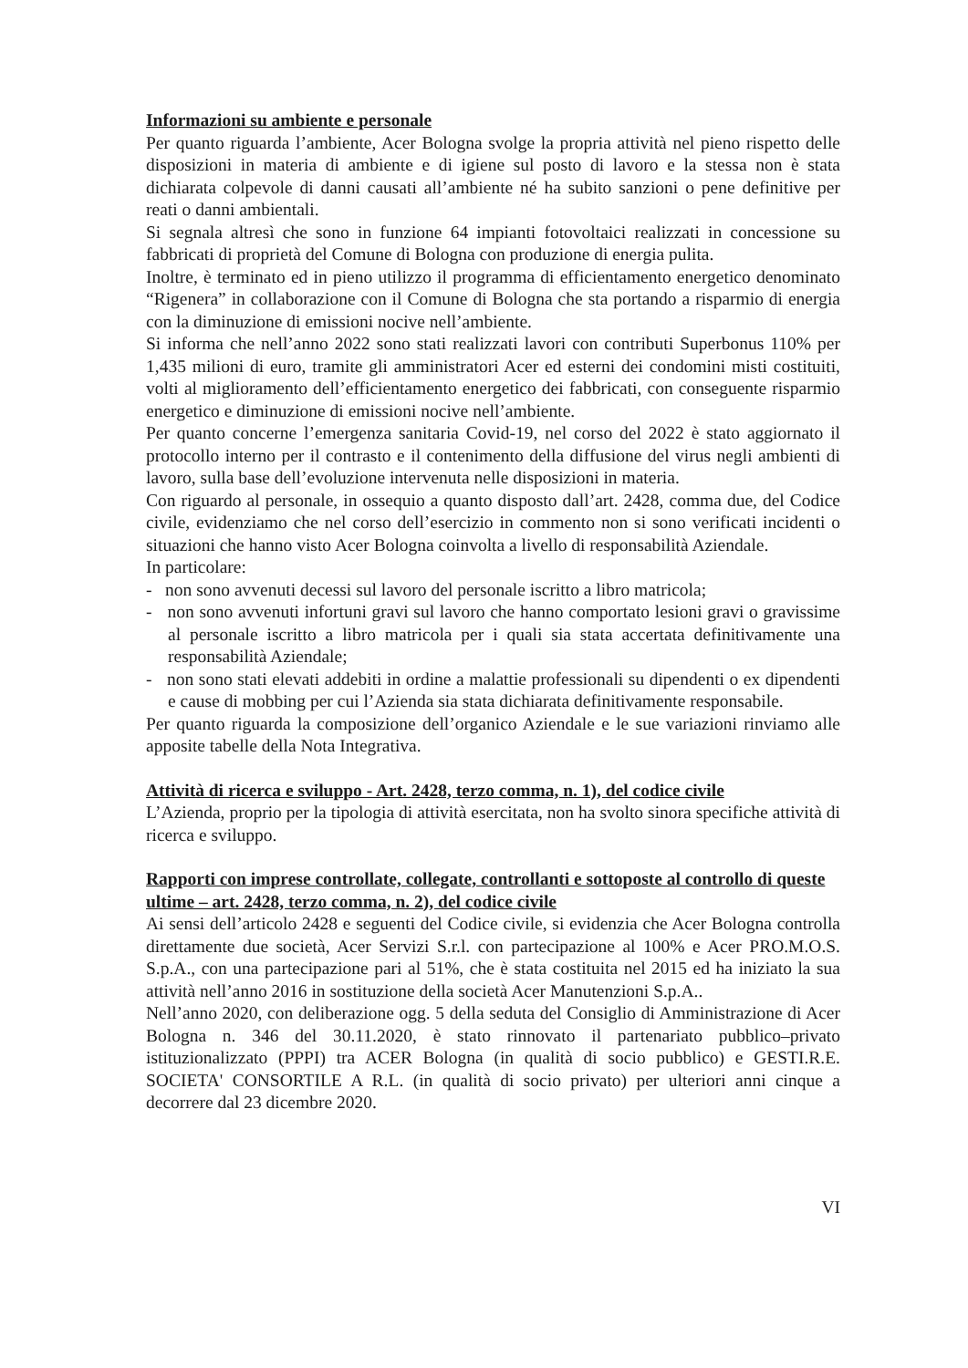Informazioni su ambiente e personale
Per quanto riguarda l’ambiente, Acer Bologna svolge la propria attività nel pieno rispetto delle disposizioni in materia di ambiente e di igiene sul posto di lavoro e la stessa non è stata dichiarata colpevole di danni causati all’ambiente né ha subito sanzioni o pene definitive per reati o danni ambientali.
Si segnala altresì che sono in funzione 64 impianti fotovoltaici realizzati in concessione su fabbricati di proprietà del Comune di Bologna con produzione di energia pulita.
Inoltre, è terminato ed in pieno utilizzo il programma di efficientamento energetico denominato “Rigenera” in collaborazione con il Comune di Bologna che sta portando a risparmio di energia con la diminuzione di emissioni nocive nell’ambiente.
Si informa che nell’anno 2022 sono stati realizzati lavori con contributi Superbonus 110% per 1,435 milioni di euro, tramite gli amministratori Acer ed esterni dei condomini misti costituiti, volti al miglioramento dell’efficientamento energetico dei fabbricati, con conseguente risparmio energetico e diminuzione di emissioni nocive nell’ambiente.
Per quanto concerne l’emergenza sanitaria Covid-19, nel corso del 2022 è stato aggiornato il protocollo interno per il contrasto e il contenimento della diffusione del virus negli ambienti di lavoro, sulla base dell’evoluzione intervenuta nelle disposizioni in materia.
Con riguardo al personale, in ossequio a quanto disposto dall’art. 2428, comma due, del Codice civile, evidenziamo che nel corso dell’esercizio in commento non si sono verificati incidenti o situazioni che hanno visto Acer Bologna coinvolta a livello di responsabilità Aziendale.
In particolare:
- non sono avvenuti decessi sul lavoro del personale iscritto a libro matricola;
- non sono avvenuti infortuni gravi sul lavoro che hanno comportato lesioni gravi o gravissime al personale iscritto a libro matricola per i quali sia stata accertata definitivamente una responsabilità Aziendale;
- non sono stati elevati addebiti in ordine a malattie professionali su dipendenti o ex dipendenti e cause di mobbing per cui l’Azienda sia stata dichiarata definitivamente responsabile.
Per quanto riguarda la composizione dell’organico Aziendale e le sue variazioni rinviamo alle apposite tabelle della Nota Integrativa.
Attività di ricerca e sviluppo - Art. 2428, terzo comma, n. 1), del codice civile
L’Azienda, proprio per la tipologia di attività esercitata, non ha svolto sinora specifiche attività di ricerca e sviluppo.
Rapporti con imprese controllate, collegate, controllanti e sottoposte al controllo di queste ultime – art. 2428, terzo comma, n. 2), del codice civile
Ai sensi dell’articolo 2428 e seguenti del Codice civile, si evidenzia che Acer Bologna controlla direttamente due società, Acer Servizi S.r.l. con partecipazione al 100% e Acer PRO.M.O.S. S.p.A., con una partecipazione pari al 51%, che è stata costituita nel 2015 ed ha iniziato la sua attività nell’anno 2016 in sostituzione della società Acer Manutenzioni S.p.A..
Nell’anno 2020, con deliberazione ogg. 5 della seduta del Consiglio di Amministrazione di Acer Bologna n. 346 del 30.11.2020, è stato rinnovato il partenariato pubblico–privato istituzionalizzato (PPPI) tra ACER Bologna (in qualità di socio pubblico) e GESTI.R.E. SOCIETA' CONSORTILE A R.L. (in qualità di socio privato) per ulteriori anni cinque a decorrere dal 23 dicembre 2020.
VI